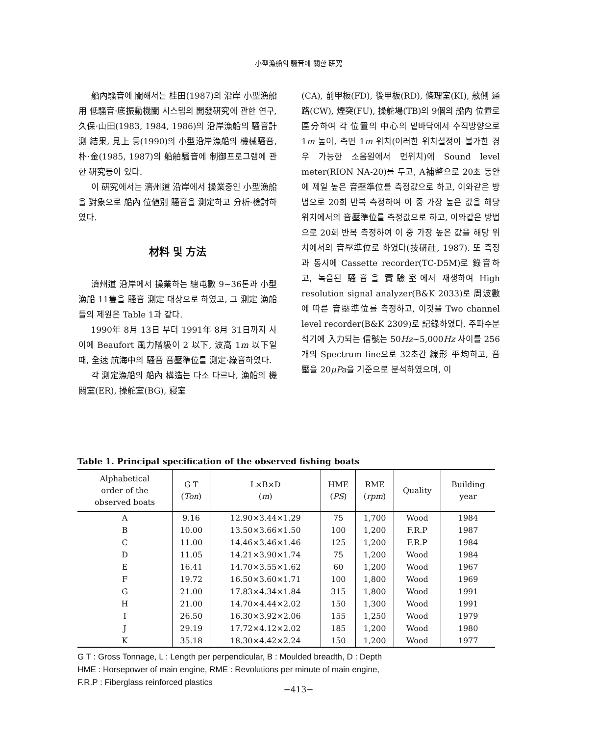小型漁船의 騷音에 關한 硏究
船內騷音에 關해서는 桂田(1987)의 沿岸 小型漁船用 低騷音·底振動機關 시스템의 開發硏究에 관한 연구, 久保·山田(1983, 1984, 1986)의 沿岸漁船의 騷音計測 結果, 見上 등(1990)의 小型沿岸漁船의 機械騷音, 朴·金(1985, 1987)의 船舶騷音에 制御프로그램에 관한 硏究등이 있다.
이 硏究에서는 濟州道 沿岸에서 操業중인 小型漁船을 對象으로 船內 位値別 騷音을 測定하고 分析·檢討하였다.
材料 및 方法
濟州道 沿岸에서 操業하는 總屯數 9~36톤과 小型漁船 11隻을 騷音 測定 대상으로 하였고, 그 測定 漁船들의 제원은 Table 1과 같다.
1990年 8月 13日 부터 1991年 8月 31日까지 사이에 Beaufort 風力階級이 2 以下, 波高 1m 以下일때, 全速 航海中의 騷音 音壓準位를 測定·綠音하였다.
각 測定漁船의 船內 構造는 다소 다르나, 漁船의 機關室(ER), 操舵室(BG), 寢室
(CA), 前甲板(FD), 後甲板(RD), 條理室(KI), 舷側 通路(CW), 煙突(FU), 操舵場(TB)의 9個의 船內 位置로 區分하여 각 位置의 中心의 밑바닥에서 수직방향으로 1m 높이, 측면 1m 위치(이러한 위치설정이 불가한 경우 가능한 소음원에서 먼위치)에 Sound level meter(RION NA-20)를 두고, A補整으로 20초 동안에 제일 높은 音壓準位를 측정값으로 하고, 이와같은 방법으로 20회 반복 측정하여 이 중 가장 높은 값을 해당 위치에서의 音壓準位를 측정값으로 하고, 이와같은 방법으로 20회 반복 측정하여 이 중 가장 높은 값을 해당 위치에서의 音壓準位로 하였다(技硏社, 1987). 또 측정과 동시에 Cassette recorder(TC-D5M)로 錄音하고, 녹음된 騷音을 實驗室에서 재생하여 High resolution signal analyzer(B&K 2033)로 周波數에 따른 音壓準位를 측정하고, 이것을 Two channel level recorder(B&K 2309)로 記錄하였다. 주파수분석기에 入力되는 信號는 50Hz~5,000Hz 사이를 256개의 Spectrum line으로 32초간 線形 平均하고, 音壓을 20μPa을 기준으로 분석하였으며, 이
Table 1. Principal specification of the observed fishing boats
| Alphabetical order of the observed boats | G T ( Ton ) | L×B×D ( m ) | HME ( PS ) | RME ( rpm ) | Quality | Building year |
| --- | --- | --- | --- | --- | --- | --- |
| A | 9.16 | 12.90×3.44×1.29 | 75 | 1,700 | Wood | 1984 |
| B | 10.00 | 13.50×3.66×1.50 | 100 | 1,200 | F.R.P | 1987 |
| C | 11.00 | 14.46×3.46×1.46 | 125 | 1,200 | F.R.P | 1984 |
| D | 11.05 | 14.21×3.90×1.74 | 75 | 1,200 | Wood | 1984 |
| E | 16.41 | 14.70×3.55×1.62 | 60 | 1,200 | Wood | 1967 |
| F | 19.72 | 16.50×3.60×1.71 | 100 | 1,800 | Wood | 1969 |
| G | 21.00 | 17.83×4.34×1.84 | 315 | 1,800 | Wood | 1991 |
| H | 21.00 | 14.70×4.44×2.02 | 150 | 1,300 | Wood | 1991 |
| I | 26.50 | 16.30×3.92×2.06 | 155 | 1,250 | Wood | 1979 |
| J | 29.19 | 17.72×4.12×2.02 | 185 | 1,200 | Wood | 1980 |
| K | 35.18 | 18.30×4.42×2.24 | 150 | 1,200 | Wood | 1977 |
G T : Gross Tonnage, L : Length per perpendicular, B : Moulded breadth, D : Depth
HME : Horsepower of main engine, RME : Revolutions per minute of main engine,
F.R.P : Fiberglass reinforced plastics
−413−